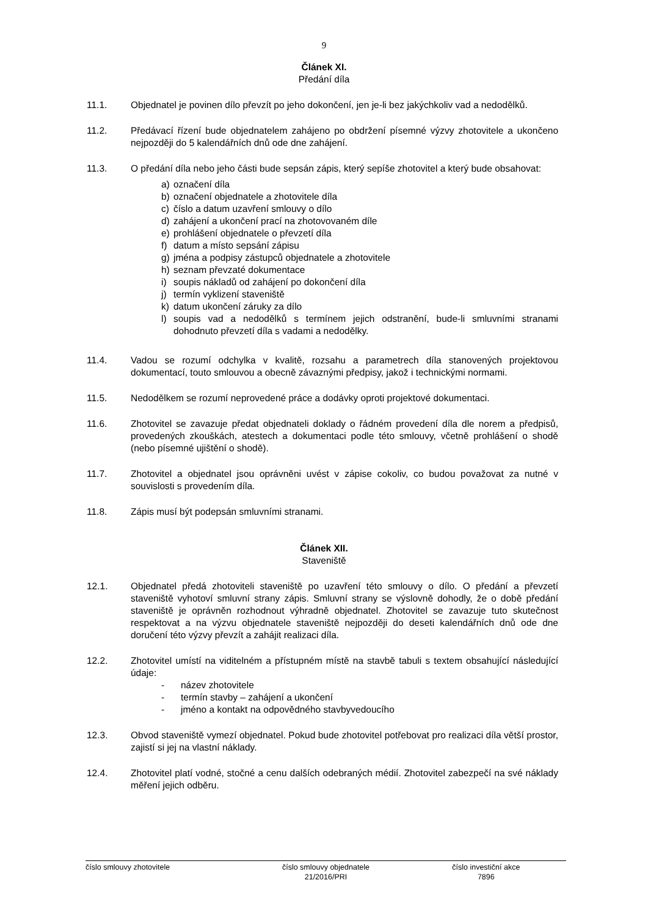9
Článek XI.
Předání díla
11.1. Objednatel je povinen dílo převzít po jeho dokončení, jen je-li bez jakýchkoliv vad a nedodělků.
11.2. Předávací řízení bude objednatelem zahájeno po obdržení písemné výzvy zhotovitele a ukončeno nejpozději do 5 kalendářních dnů ode dne zahájení.
11.3. O předání díla nebo jeho části bude sepsán zápis, který sepíše zhotovitel a který bude obsahovat:
a) označení díla
b) označení objednatele a zhotovitele díla
c) číslo a datum uzavření smlouvy o dílo
d) zahájení a ukončení prací na zhotovovaném díle
e) prohlášení objednatele o převzetí díla
f) datum a místo sepsání zápisu
g) jména a podpisy zástupců objednatele a zhotovitele
h) seznam převzaté dokumentace
i) soupis nákladů od zahájení po dokončení díla
j) termín vyklizení staveniště
k) datum ukončení záruky za dílo
l) soupis vad a nedodělků s termínem jejich odstranění, bude-li smluvními stranami dohodnuto převzetí díla s vadami a nedodělky.
11.4. Vadou se rozumí odchylka v kvalitě, rozsahu a parametrech díla stanovených projektovou dokumentací, touto smlouvou a obecně závaznými předpisy, jakož i technickými normami.
11.5. Nedodělkem se rozumí neprovedené práce a dodávky oproti projektové dokumentaci.
11.6. Zhotovitel se zavazuje předat objednateli doklady o řádném provedení díla dle norem a předpisů, provedených zkouškách, atestech a dokumentaci podle této smlouvy, včetně prohlášení o shodě (nebo písemné ujištění o shodě).
11.7. Zhotovitel a objednatel jsou oprávněni uvést v zápise cokoliv, co budou považovat za nutné v souvislosti s provedením díla.
11.8. Zápis musí být podepsán smluvními stranami.
Článek XII.
Staveniště
12.1. Objednatel předá zhotoviteli staveniště po uzavření této smlouvy o dílo. O předání a převzetí staveniště vyhotoví smluvní strany zápis. Smluvní strany se výslovně dohodly, že o době předání staveniště je oprávněn rozhodnout výhradně objednatel. Zhotovitel se zavazuje tuto skutečnost respektovat a na výzvu objednatele staveniště nejpozději do deseti kalendářních dnů ode dne doručení této výzvy převzít a zahájit realizaci díla.
12.2. Zhotovitel umístí na viditelném a přístupném místě na stavbě tabuli s textem obsahující následující údaje:
- název zhotovitele
- termín stavby – zahájení a ukončení
- jméno a kontakt na odpovědného stavbyvedoucího
12.3. Obvod staveniště vymezí objednatel. Pokud bude zhotovitel potřebovat pro realizaci díla větší prostor, zajistí si jej na vlastní náklady.
12.4. Zhotovitel platí vodné, stočné a cenu dalších odebraných médií. Zhotovitel zabezpečí na své náklady měření jejich odběru.
číslo smlouvy zhotovitele číslo smlouvy objednatele
21/2016/PRI
číslo investiční akce
7896